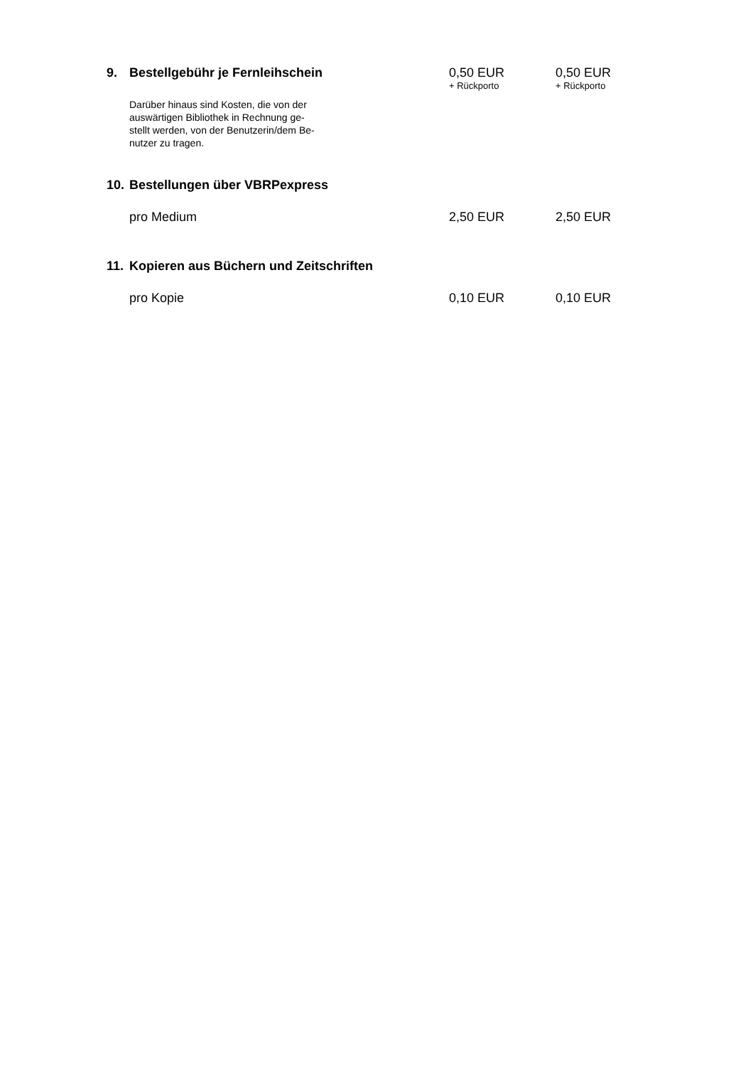| 9. | Bestellgebühr je Fernleihschein | 0,50 EUR + Rückporto | 0,50 EUR + Rückporto |
| | Darüber hinaus sind Kosten, die von der auswärtigen Bibliothek in Rechnung ge- stellt werden, von der Benutzerin/dem Be- nutzer zu tragen. | | |
| 10. | Bestellungen über VBRPexpress | | |
| | pro Medium | 2,50 EUR | 2,50 EUR |
| 11. | Kopieren aus Büchern und Zeitschriften | | |
| | pro Kopie | 0,10 EUR | 0,10 EUR |